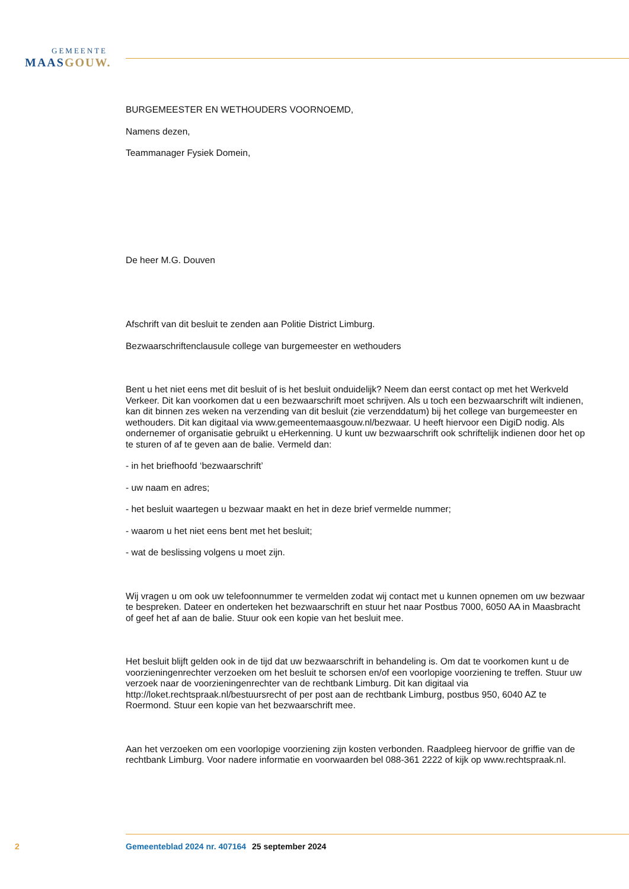GEMEENTE
MAAS GOUW.
BURGEMEESTER EN WETHOUDERS VOORNOEMD,
Namens dezen,
Teammanager Fysiek Domein,
De heer M.G. Douven
Afschrift van dit besluit te zenden aan Politie District Limburg.
Bezwaarschriftenclausule college van burgemeester en wethouders
Bent u het niet eens met dit besluit of is het besluit onduidelijk? Neem dan eerst contact op met het Werkveld Verkeer. Dit kan voorkomen dat u een bezwaarschrift moet schrijven. Als u toch een bezwaarschrift wilt indienen, kan dit binnen zes weken na verzending van dit besluit (zie verzenddatum) bij het college van burgemeester en wethouders. Dit kan digitaal via www.gemeentemaasgouw.nl/bezwaar. U heeft hiervoor een DigiD nodig. Als ondernemer of organisatie gebruikt u eHerkenning. U kunt uw bezwaarschrift ook schriftelijk indienen door het op te sturen of af te geven aan de balie. Vermeld dan:
- in het briefhoofd ‘bezwaarschrift’
- uw naam en adres;
- het besluit waartegen u bezwaar maakt en het in deze brief vermelde nummer;
- waarom u het niet eens bent met het besluit;
- wat de beslissing volgens u moet zijn.
Wij vragen u om ook uw telefoonnummer te vermelden zodat wij contact met u kunnen opnemen om uw bezwaar te bespreken. Dateer en onderteken het bezwaarschrift en stuur het naar Postbus 7000, 6050 AA in Maasbracht of geef het af aan de balie. Stuur ook een kopie van het besluit mee.
Het besluit blijft gelden ook in de tijd dat uw bezwaarschrift in behandeling is. Om dat te voorkomen kunt u de voorzieningenrechter verzoeken om het besluit te schorsen en/of een voorlopige voorziening te treffen. Stuur uw verzoek naar de voorzieningenrechter van de rechtbank Limburg. Dit kan digitaal via http://loket.rechtspraak.nl/bestuursrecht of per post aan de rechtbank Limburg, postbus 950, 6040 AZ te Roermond. Stuur een kopie van het bezwaarschrift mee.
Aan het verzoeken om een voorlopige voorziening zijn kosten verbonden. Raadpleeg hiervoor de griffie van de rechtbank Limburg. Voor nadere informatie en voorwaarden bel 088-361 2222 of kijk op www.rechtspraak.nl.
2 Gemeenteblad 2024 nr. 407164 25 september 2024